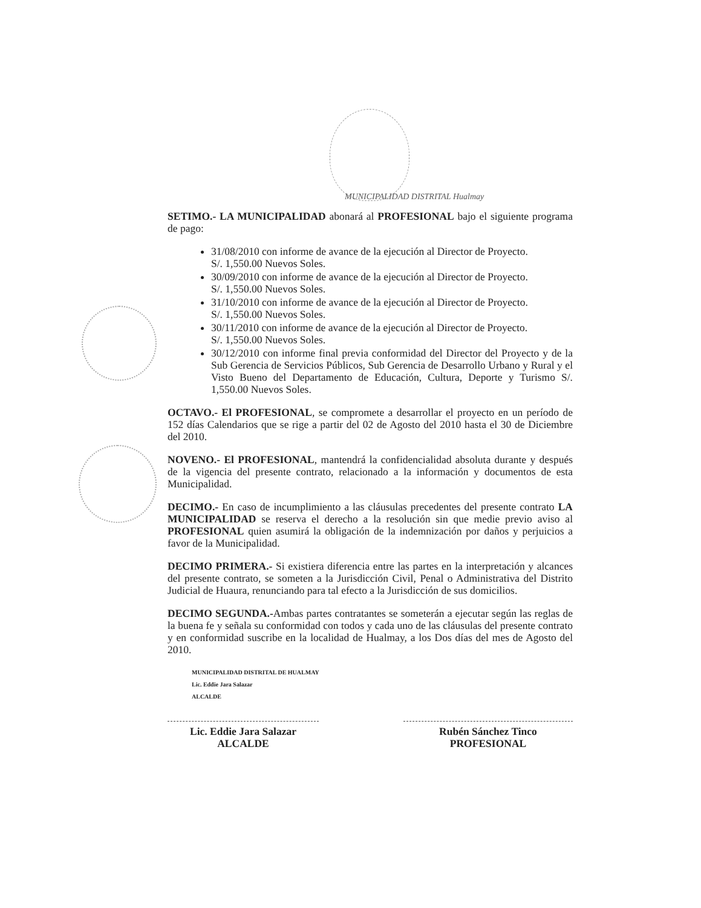MUNICIPALIDAD DISTRITAL Hualmay
SETIMO.- LA MUNICIPALIDAD abonará al PROFESIONAL bajo el siguiente programa de pago:
31/08/2010 con informe de avance de la ejecución al Director de Proyecto.
S/. 1,550.00 Nuevos Soles.
30/09/2010 con informe de avance de la ejecución al Director de Proyecto.
S/. 1,550.00 Nuevos Soles.
31/10/2010 con informe de avance de la ejecución al Director de Proyecto.
S/. 1,550.00 Nuevos Soles.
30/11/2010 con informe de avance de la ejecución al Director de Proyecto.
S/. 1,550.00 Nuevos Soles.
30/12/2010 con informe final previa conformidad del Director del Proyecto y de la Sub Gerencia de Servicios Públicos, Sub Gerencia de Desarrollo Urbano y Rural y el Visto Bueno del Departamento de Educación, Cultura, Deporte y Turismo S/. 1,550.00 Nuevos Soles.
OCTAVO.- El PROFESIONAL, se compromete a desarrollar el proyecto en un período de 152 días Calendarios que se rige a partir del 02 de Agosto del 2010 hasta el 30 de Diciembre del 2010.
NOVENO.- El PROFESIONAL, mantendrá la confidencialidad absoluta durante y después de la vigencia del presente contrato, relacionado a la información y documentos de esta Municipalidad.
DECIMO.- En caso de incumplimiento a las cláusulas precedentes del presente contrato LA MUNICIPALIDAD se reserva el derecho a la resolución sin que medie previo aviso al PROFESIONAL quien asumirá la obligación de la indemnización por daños y perjuicios a favor de la Municipalidad.
DECIMO PRIMERA.- Si existiera diferencia entre las partes en la interpretación y alcances del presente contrato, se someten a la Jurisdicción Civil, Penal o Administrativa del Distrito Judicial de Huaura, renunciando para tal efecto a la Jurisdicción de sus domicilios.
DECIMO SEGUNDA.-Ambas partes contratantes se someterán a ejecutar según las reglas de la buena fe y señala su conformidad con todos y cada uno de las cláusulas del presente contrato y en conformidad suscribe en la localidad de Hualmay, a los Dos días del mes de Agosto del 2010.
MUNICIPALIDAD DISTRITAL DE HUALMAY
Lic. Eddie Jara Salazar
ALCALDE
Lic. Eddie Jara Salazar
ALCALDE
Rubén Sánchez Tinco
PROFESIONAL